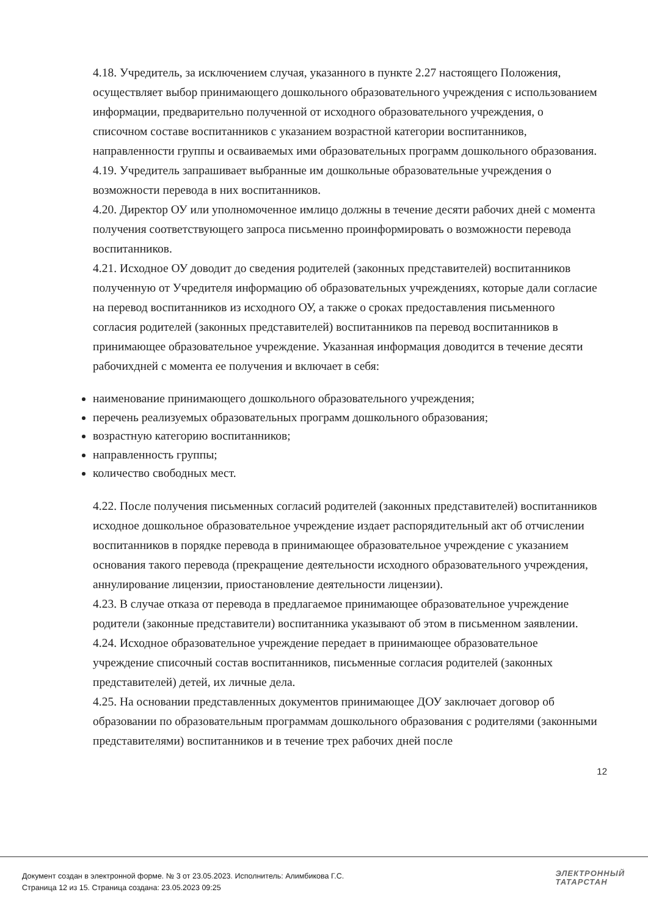4.18. Учредитель, за исключением случая, указанного в пункте 2.27 настоящего Положения, осуществляет выбор принимающего дошкольного образовательного учреждения с использованием информации, предварительно полученной от исходного образовательного учреждения, о списочном составе воспитанников с указанием возрастной категории воспитанников, направленности группы и осваиваемых ими образовательных программ дошкольного образования.
4.19. Учредитель запрашивает выбранные им дошкольные образовательные учреждения о возможности перевода в них воспитанников.
4.20. Директор ОУ или уполномоченное имлицо должны в течение десяти рабочих дней с момента получения соответствующего запроса письменно проинформировать о возможности перевода воспитанников.
4.21. Исходное ОУ доводит до сведения родителей (законных представителей) воспитанников полученную от Учредителя информацию об образовательных учреждениях, которые дали согласие на перевод воспитанников из исходного ОУ, а также о сроках предоставления письменного согласия родителей (законных представителей) воспитанников па перевод воспитанников в принимающее образовательное учреждение. Указанная информация доводится в течение десяти рабочихдней с момента ее получения и включает в себя:
наименование принимающего дошкольного образовательного учреждения;
перечень реализуемых образовательных программ дошкольного образования;
возрастную категорию воспитанников;
направленность группы;
количество свободных мест.
4.22. После получения письменных согласий родителей (законных представителей) воспитанников исходное дошкольное образовательное учреждение издает распорядительный акт об отчислении воспитанников в порядке перевода в принимающее образовательное учреждение с указанием основания такого перевода (прекращение деятельности исходного образовательного учреждения, аннулирование лицензии, приостановление деятельности лицензии).
4.23. В случае отказа от перевода в предлагаемое принимающее образовательное учреждение родители (законные представители) воспитанника указывают об этом в письменном заявлении.
4.24. Исходное образовательное учреждение передает в принимающее образовательное учреждение списочный состав воспитанников, письменные согласия родителей (законных представителей) детей, их личные дела.
4.25. На основании представленных документов принимающее ДОУ заключает договор об образовании по образовательным программам дошкольного образования с родителями (законными представителями) воспитанников и в течение трех рабочих дней после
12
Документ создан в электронной форме. № 3 от 23.05.2023. Исполнитель: Алимбикова Г.С.
Страница 12 из 15. Страница создана: 23.05.2023 09:25
ЭЛЕКТРОННЫЙ
ТАТАРСТАН